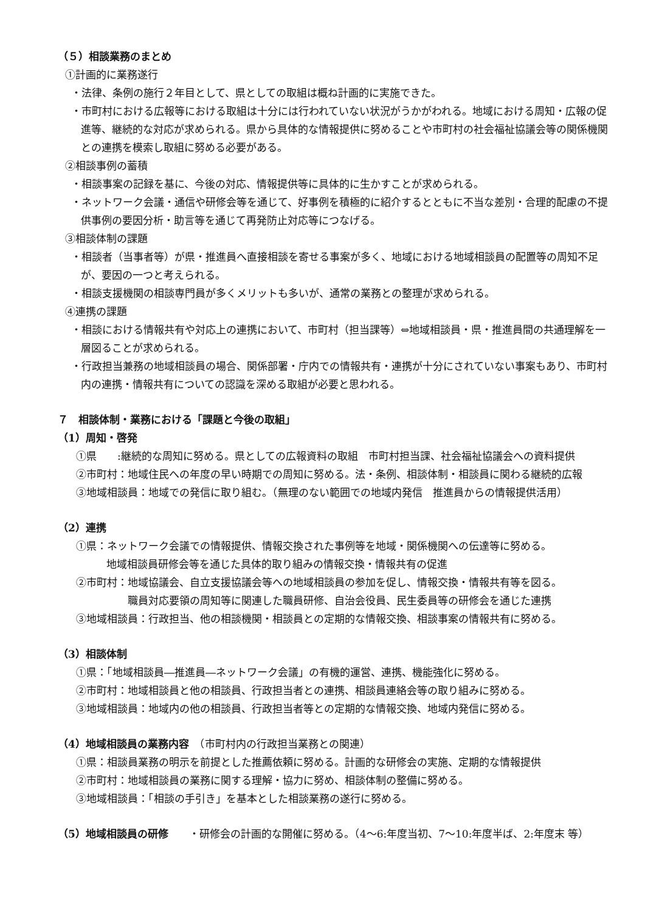（５）相談業務のまとめ
①計画的に業務遂行
・法律、条例の施行２年目として、県としての取組は概ね計画的に実施できた。
・市町村における広報等における取組は十分には行われていない状況がうかがわれる。地域における周知・広報の促進等、継続的な対応が求められる。県から具体的な情報提供に努めることや市町村の社会福祉協議会等の関係機関との連携を模索し取組に努める必要がある。
②相談事例の蓄積
・相談事案の記録を基に、今後の対応、情報提供等に具体的に生かすことが求められる。
・ネットワーク会議・通信や研修会等を通じて、好事例を積極的に紹介するとともに不当な差別・合理的配慮の不提供事例の要因分析・助言等を通じて再発防止対応等につなげる。
③相談体制の課題
・相談者（当事者等）が県・推進員へ直接相談を寄せる事案が多く、地域における地域相談員の配置等の周知不足が、要因の一つと考えられる。
・相談支援機関の相談専門員が多くメリットも多いが、通常の業務との整理が求められる。
④連携の課題
・相談における情報共有や対応上の連携において、市町村（担当課等）⇔地域相談員・県・推進員間の共通理解を一層図ることが求められる。
・行政担当兼務の地域相談員の場合、関係部署・庁内での情報共有・連携が十分にされていない事案もあり、市町村内の連携・情報共有についての認識を深める取組が必要と思われる。
７　相談体制・業務における「課題と今後の取組」
（1）周知・啓発
①県　　:継続的な周知に努める。県としての広報資料の取組　市町村担当課、社会福祉協議会への資料提供
②市町村：地域住民への年度の早い時期での周知に努める。法・条例、相談体制・相談員に関わる継続的広報
③地域相談員：地域での発信に取り組む。（無理のない範囲での地域内発信　推進員からの情報提供活用）
（2）連携
①県：ネットワーク会議での情報提供、情報交換された事例等を地域・関係機関への伝達等に努める。
地域相談員研修会等を通じた具体的取り組みの情報交換・情報共有の促進
②市町村：地域協議会、自立支援協議会等への地域相談員の参加を促し、情報交換・情報共有等を図る。
職員対応要領の周知等に関連した職員研修、自治会役員、民生委員等の研修会を通じた連携
③地域相談員：行政担当、他の相談機関・相談員との定期的な情報交換、相談事案の情報共有に努める。
（3）相談体制
①県：「地域相談員―推進員―ネットワーク会議」の有機的運営、連携、機能強化に努める。
②市町村：地域相談員と他の相談員、行政担当者との連携、相談員連絡会等の取り組みに努める。
③地域相談員：地域内の他の相談員、行政担当者等との定期的な情報交換、地域内発信に努める。
（4）地域相談員の業務内容　（市町村内の行政担当業務との関連）
①県：相談員業務の明示を前提とした推薦依頼に努める。計画的な研修会の実施、定期的な情報提供
②市町村：地域相談員の業務に関する理解・協力に努め、相談体制の整備に努める。
③地域相談員：「相談の手引き」を基本とした相談業務の遂行に努める。
（5）地域相談員の研修　　・研修会の計画的な開催に努める。（4～6:年度当初、7～10:年度半ば、2:年度末 等）